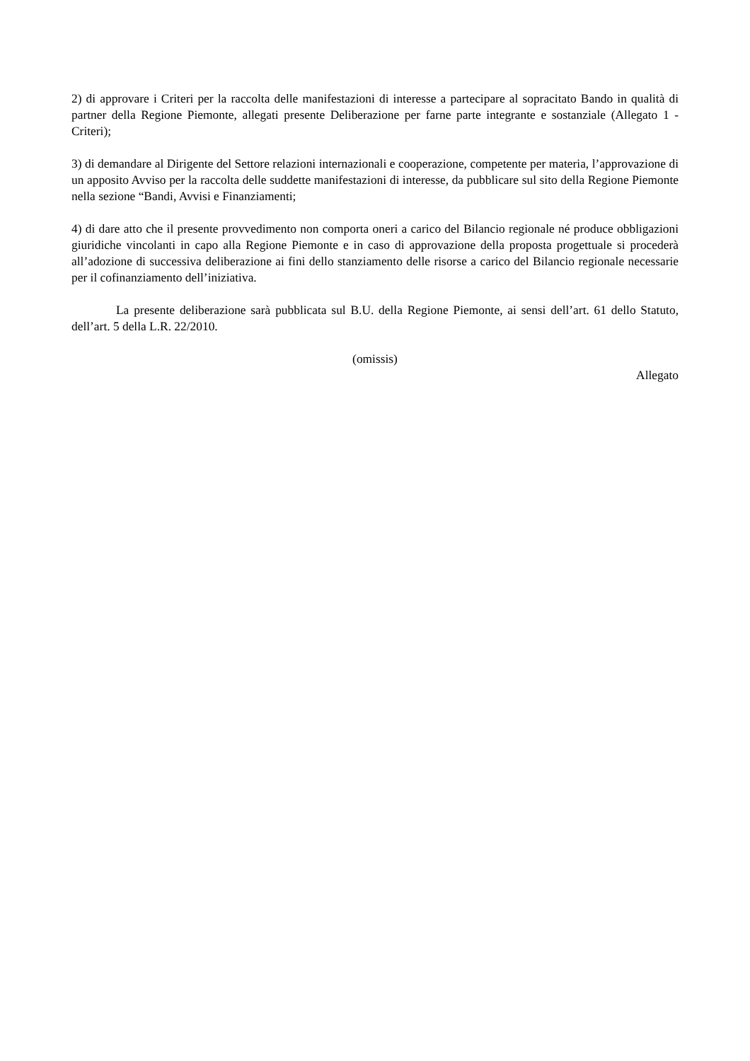2) di approvare i Criteri per la raccolta delle manifestazioni di interesse a partecipare al sopracitato Bando in qualità di partner della Regione Piemonte, allegati presente Deliberazione per farne parte integrante e sostanziale (Allegato 1 - Criteri);
3) di demandare al Dirigente del Settore relazioni internazionali e cooperazione, competente per materia, l’approvazione di un apposito Avviso per la raccolta delle suddette manifestazioni di interesse, da pubblicare sul sito della Regione Piemonte nella sezione “Bandi, Avvisi e Finanziamenti;
4) di dare atto che il presente provvedimento non comporta oneri a carico del Bilancio regionale né produce obbligazioni giuridiche vincolanti in capo alla Regione Piemonte e in caso di approvazione della proposta progettuale si procederà all’adozione di successiva deliberazione ai fini dello stanziamento delle risorse a carico del Bilancio regionale necessarie per il cofinanziamento dell’iniziativa.
La presente deliberazione sarà pubblicata sul B.U. della Regione Piemonte, ai sensi dell’art. 61 dello Statuto, dell’art. 5 della L.R. 22/2010.
(omissis)
Allegato